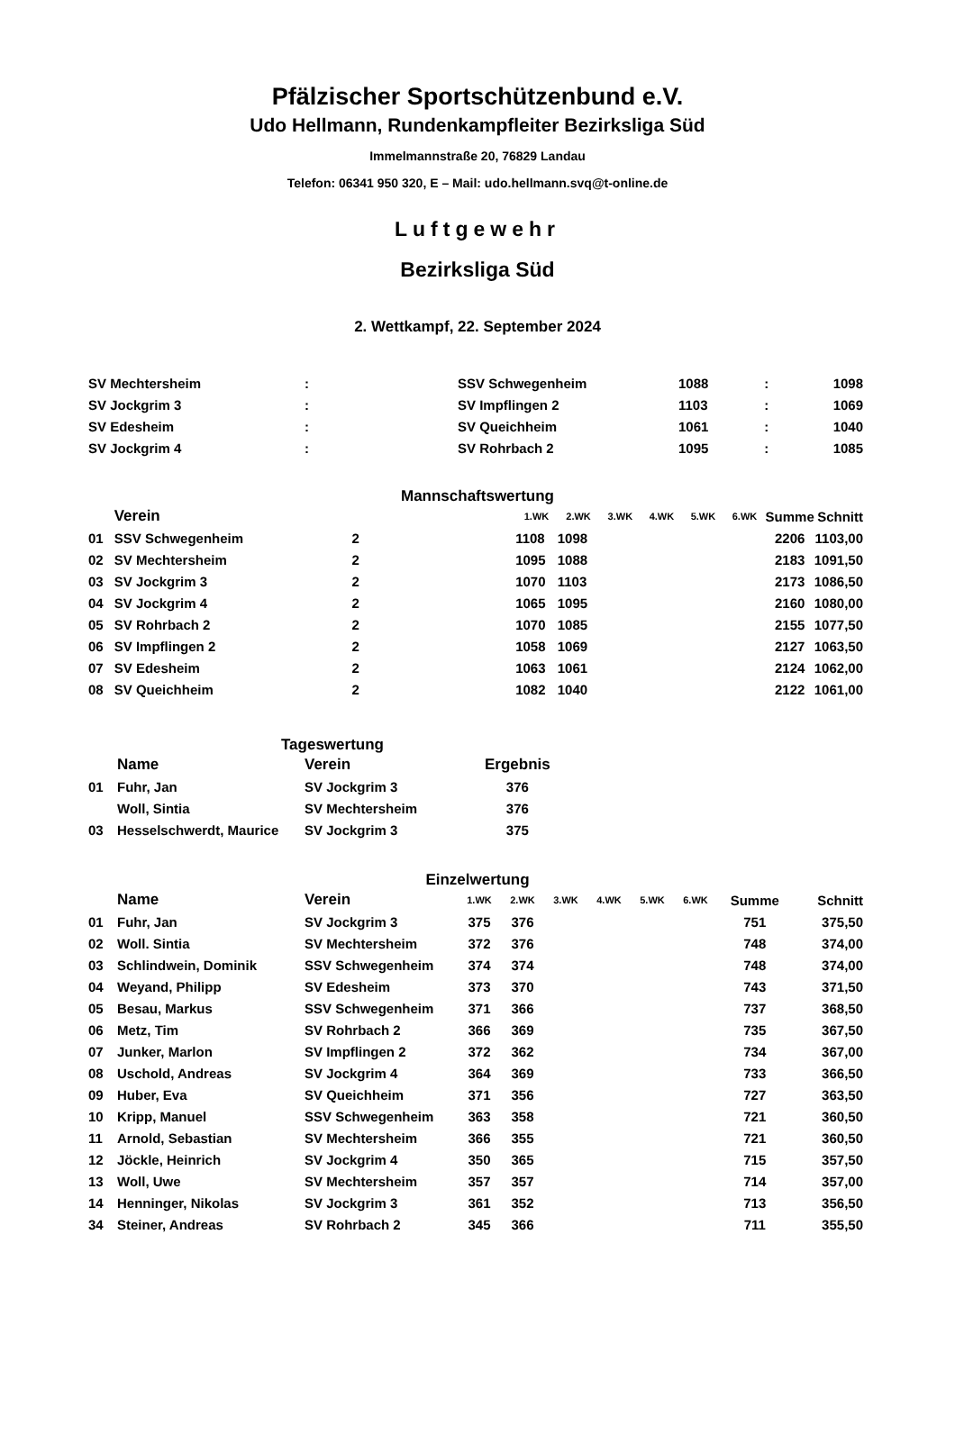Pfälzischer Sportschützenbund e.V.
Udo Hellmann, Rundenkampfleiter Bezirksliga Süd
Immelmannstraße 20, 76829 Landau
Telefon: 06341 950 320, E – Mail: udo.hellmann.svq@t-online.de
Luftgewehr
Bezirksliga Süd
2. Wettkampf, 22. September 2024
| SV Mechtersheim | : | SSV Schwegenheim | 1088 | : | 1098 |
| SV Jockgrim 3 | : | SV Impflingen 2 | 1103 | : | 1069 |
| SV Edesheim | : | SV Queichheim | 1061 | : | 1040 |
| SV Jockgrim 4 | : | SV Rohrbach 2 | 1095 | : | 1085 |
Mannschaftswertung
| | Verein | | 1.WK | 2.WK | 3.WK | 4.WK | 5.WK | 6.WK | Summe | Schnitt |
| --- | --- | --- | --- | --- | --- | --- | --- | --- | --- | --- |
| 01 | SSV Schwegenheim | 2 | 1108 | 1098 | | | | | 2206 | 1103,00 |
| 02 | SV Mechtersheim | 2 | 1095 | 1088 | | | | | 2183 | 1091,50 |
| 03 | SV Jockgrim 3 | 2 | 1070 | 1103 | | | | | 2173 | 1086,50 |
| 04 | SV Jockgrim 4 | 2 | 1065 | 1095 | | | | | 2160 | 1080,00 |
| 05 | SV Rohrbach 2 | 2 | 1070 | 1085 | | | | | 2155 | 1077,50 |
| 06 | SV Impflingen 2 | 2 | 1058 | 1069 | | | | | 2127 | 1063,50 |
| 07 | SV Edesheim | 2 | 1063 | 1061 | | | | | 2124 | 1062,00 |
| 08 | SV Queichheim | 2 | 1082 | 1040 | | | | | 2122 | 1061,00 |
Tageswertung
| | Name | Verein | Ergebnis |
| --- | --- | --- | --- |
| 01 | Fuhr, Jan | SV Jockgrim 3 | 376 |
| | Woll, Sintia | SV Mechtersheim | 376 |
| 03 | Hesselschwerdt, Maurice | SV Jockgrim 3 | 375 |
Einzelwertung
| | Name | Verein | 1.WK | 2.WK | 3.WK | 4.WK | 5.WK | 6.WK | Summe | Schnitt |
| --- | --- | --- | --- | --- | --- | --- | --- | --- | --- | --- |
| 01 | Fuhr, Jan | SV Jockgrim 3 | 375 | 376 | | | | | 751 | 375,50 |
| 02 | Woll. Sintia | SV Mechtersheim | 372 | 376 | | | | | 748 | 374,00 |
| 03 | Schlindwein, Dominik | SSV Schwegenheim | 374 | 374 | | | | | 748 | 374,00 |
| 04 | Weyand, Philipp | SV Edesheim | 373 | 370 | | | | | 743 | 371,50 |
| 05 | Besau, Markus | SSV Schwegenheim | 371 | 366 | | | | | 737 | 368,50 |
| 06 | Metz, Tim | SV Rohrbach 2 | 366 | 369 | | | | | 735 | 367,50 |
| 07 | Junker, Marlon | SV Impflingen 2 | 372 | 362 | | | | | 734 | 367,00 |
| 08 | Uschold, Andreas | SV Jockgrim 4 | 364 | 369 | | | | | 733 | 366,50 |
| 09 | Huber, Eva | SV Queichheim | 371 | 356 | | | | | 727 | 363,50 |
| 10 | Kripp, Manuel | SSV Schwegenheim | 363 | 358 | | | | | 721 | 360,50 |
| 11 | Arnold, Sebastian | SV Mechtersheim | 366 | 355 | | | | | 721 | 360,50 |
| 12 | Jöckle, Heinrich | SV Jockgrim 4 | 350 | 365 | | | | | 715 | 357,50 |
| 13 | Woll, Uwe | SV Mechtersheim | 357 | 357 | | | | | 714 | 357,00 |
| 14 | Henninger, Nikolas | SV Jockgrim 3 | 361 | 352 | | | | | 713 | 356,50 |
| 34 | Steiner, Andreas | SV Rohrbach 2 | 345 | 366 | | | | | 711 | 355,50 |